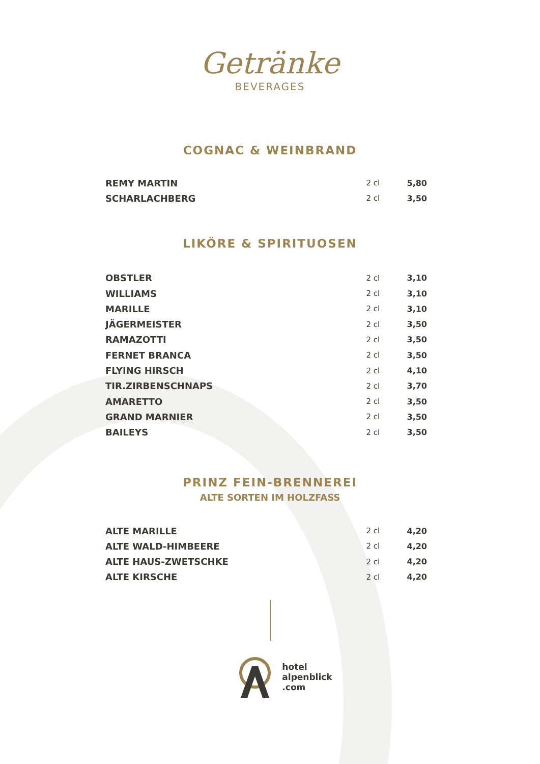Getränke
BEVERAGES
COGNAC & WEINBRAND
| REMY MARTIN | 2 cl | 5,80 |
| SCHARLACHBERG | 2 cl | 3,50 |
LIKÖRE & SPIRITUOSEN
| OBSTLER | 2 cl | 3,10 |
| WILLIAMS | 2 cl | 3,10 |
| MARILLE | 2 cl | 3,10 |
| JÄGERMEISTER | 2 cl | 3,50 |
| RAMAZOTTI | 2 cl | 3,50 |
| FERNET BRANCA | 2 cl | 3,50 |
| FLYING HIRSCH | 2 cl | 4,10 |
| TIR.ZIRBENSCHNAPS | 2 cl | 3,70 |
| AMARETTO | 2 cl | 3,50 |
| GRAND MARNIER | 2 cl | 3,50 |
| BAILEYS | 2 cl | 3,50 |
PRINZ FEIN-BRENNEREI
ALTE SORTEN IM HOLZFASS
| ALTE MARILLE | 2 cl | 4,20 |
| ALTE WALD-HIMBEERE | 2 cl | 4,20 |
| ALTE HAUS-ZWETSCHKE | 2 cl | 4,20 |
| ALTE KIRSCHE | 2 cl | 4,20 |
hotel
alpenblick
.com